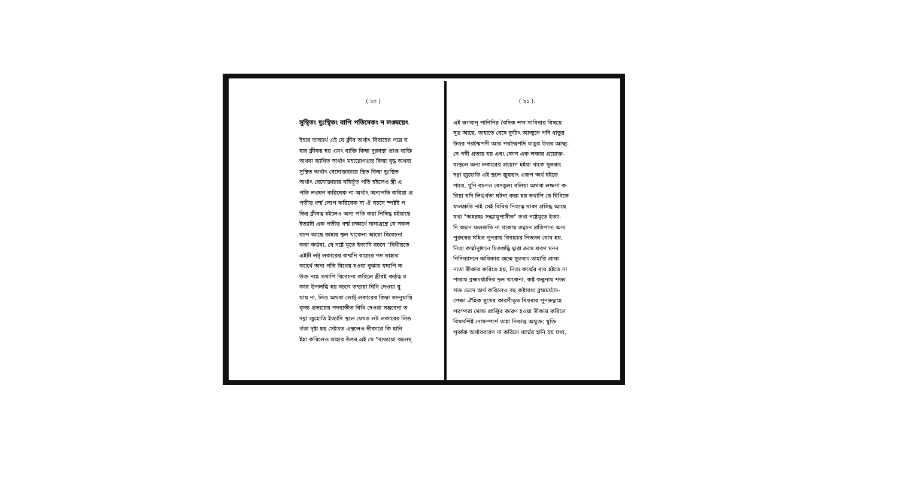( ২০ )
সুস্থিতং দুঃস্থিতং বাপি পতিমেকং ন লঙ্ঘয়েৎ
ইহার ভাষ্যার্থ এই যে ক্লীব অর্থাৎ বিবাহের পরে য
হার ক্লীবত্ব হয় এমৎ ব্যক্তি কিম্বা দুরবস্থা প্রাপ্ত ব্যক্তি
অথবা ব্যাধিত অর্থাৎ মহারোগগ্রস্ত কিম্বা বৃদ্ধ অথবা
সুস্থিত অর্থাৎ বেদোক্তাচারে স্থিত কিম্বা দুঃস্থিত
অর্থাৎ বেদোক্তাচার বহির্ভূত পতি হইলেও স্ত্রী এ
পতি লঙ্ঘন করিবেক না অর্থাৎ অন্যপতি করিয়া প্র
পতীত্ব ধর্ম্ম লোপ করিবেক না ঐ বচনে স্পষ্টই প
তির ক্লীবত্ব হইলেও অন্য পতি করা নিষিদ্ধ হইয়াছে
ইত্যাদি এক পতীত্ব ধর্ম্ম রক্ষার্থে নানাগ্রন্থে যে সকল
বচন আছে তাহার স্থল থাকেনা আরো বিবেচনা
করা কর্ত্তব্য, যে নষ্টে মৃতে ইত্যাদি বচনে "বিধীয়তে
এইটী লট্ লকারের কর্ম্মনি বাচ্যের পদ তাহার
ক্যার্থে অন্য পতি বিধেয় হওয়া বুঝায় যদ্যপি ক
উক্ত নহে তথাপি বিবেচনা করিলে স্ত্রীরই কর্তৃত্ব ধ
কার উপলব্ধি হয় বচনে তদ্দ্বারা বিধি দেওয়া বু
যায় না, লিঙ অথবা লোট্ লকারের কিম্বা তদনুযায়ি
কৃত্য প্রত্যয়ের পদব্যতীত বিধি দেওয়া সম্ভবেনা ত
দধ্না জুহোতি ইত্যাদি স্থলে যেমত লট লকারের লিঙ
র্থতা দৃষ্টা হয় সেইমত এস্থলেও স্বীকারে কি হানি
ইহা করিলেও তাহার উত্তর এই যে "ব্যত্যয়ো বহুলম্
( ২১ ).
এই ভগবান্ পানিনির বৈদিক শব্দ সাধিবার বিষয়ে
সূত্র আছে, তাহাতে বেদে কুচিৎ আত্মনে পদি ধাতুর
উত্তর পরস্মৈপদী আর পরস্মৈপদি ধাতুর উত্তর আত্ম-
নে পদী প্রত্যয় হয় এবং কোন এক লকার প্রয়োক্ত-
ব্যস্থলে অন্য লকারের প্রয়োগ হইয়া থাকে সুতরাং
দধ্না জুহোতি এই স্থলে জুহুয়াৎ এরূপ অর্থ হইতে
পারে, মুনি বচনও বেদতুল্য বলিয়া অথবা লক্ষণা ক-
রিয়া যদি লিঙর্থতা ঘটনা করা হয় তথাপি যে বিধিতে
ফলশ্রুতি নাই সেই বিধির নিত্যত্ব থাকা প্রসিদ্ধ আছে
যথা "অহরহঃ সন্ধ্যামুপাসীত" তথা নষ্টেমৃতে ইত্যা-
দি বচনে ফলশ্রুতি না থাকায় তদ্বচন প্রতিপাদ্য অন্য
পুরুষের সহিত পুনরায় বিবাহের নিত্যতা বোধ হয়,
নিত্য কর্ম্মানুষ্ঠানে চিত্তশুদ্ধি দ্বারা ক্রমে শ্রবণ মনন
নিদিধ্যাসনে অধিকার জন্মে সুতরাং তাহারি প্রাধা-
ন্যতা স্বীকার করিতে হয়, নিত্য কর্ম্মের বাধ হইতে না
পারায় ব্রহ্মচর্য্যাদির স্থল থাকেনা, কষ্ট কল্পনায় শক্তা
শক্ত ভেদে অর্থ করিলেও বহু কষ্টসাধ্য ব্রহ্মচর্য্যাচ-
পেক্ষা ঐহিক সুখের কারণীভূত বিধবার পুনরুদ্বাহে
পরম্পরা মোক্ষ প্রাপ্তির কারণ হওয়া স্বীকার করিলে
বিষমশিষ্ট দোষস্পর্শে তাহা নিতান্ত অযুক্ত; যুক্তি
পূর্ব্বক অর্থাবধারণ না করিলে ধর্ম্মের হানি হয় যথা,